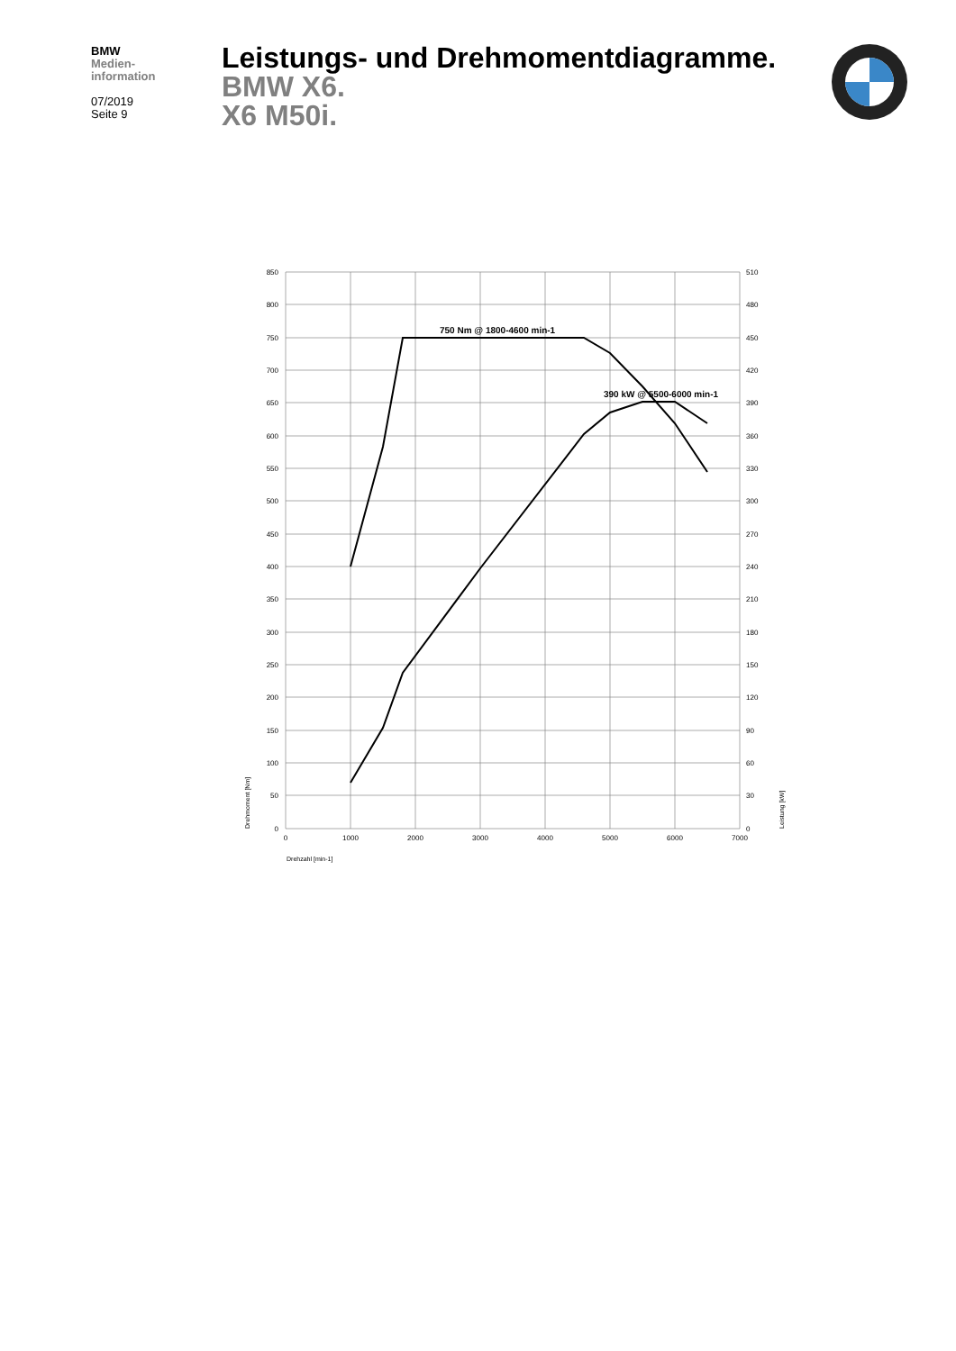BMW
Medien-
information
07/2019
Seite 9
Leistungs- und Drehmomentdiagramme.
BMW X6.
X6 M50i.
750 Nm @ 1800-4600 min-1
390 kW @ 5500-6000 min-1
850
800
750
700
650
600
550
500
450
400
350
300
250
200
150
100
50
0
510
480
450
420
390
360
330
300
270
240
210
180
150
120
90
60
30
0
0
1000
2000
3000
4000
5000
6000
7000
Drehzahl [min-1]
Drehmoment [Nm]
Leistung [kW]